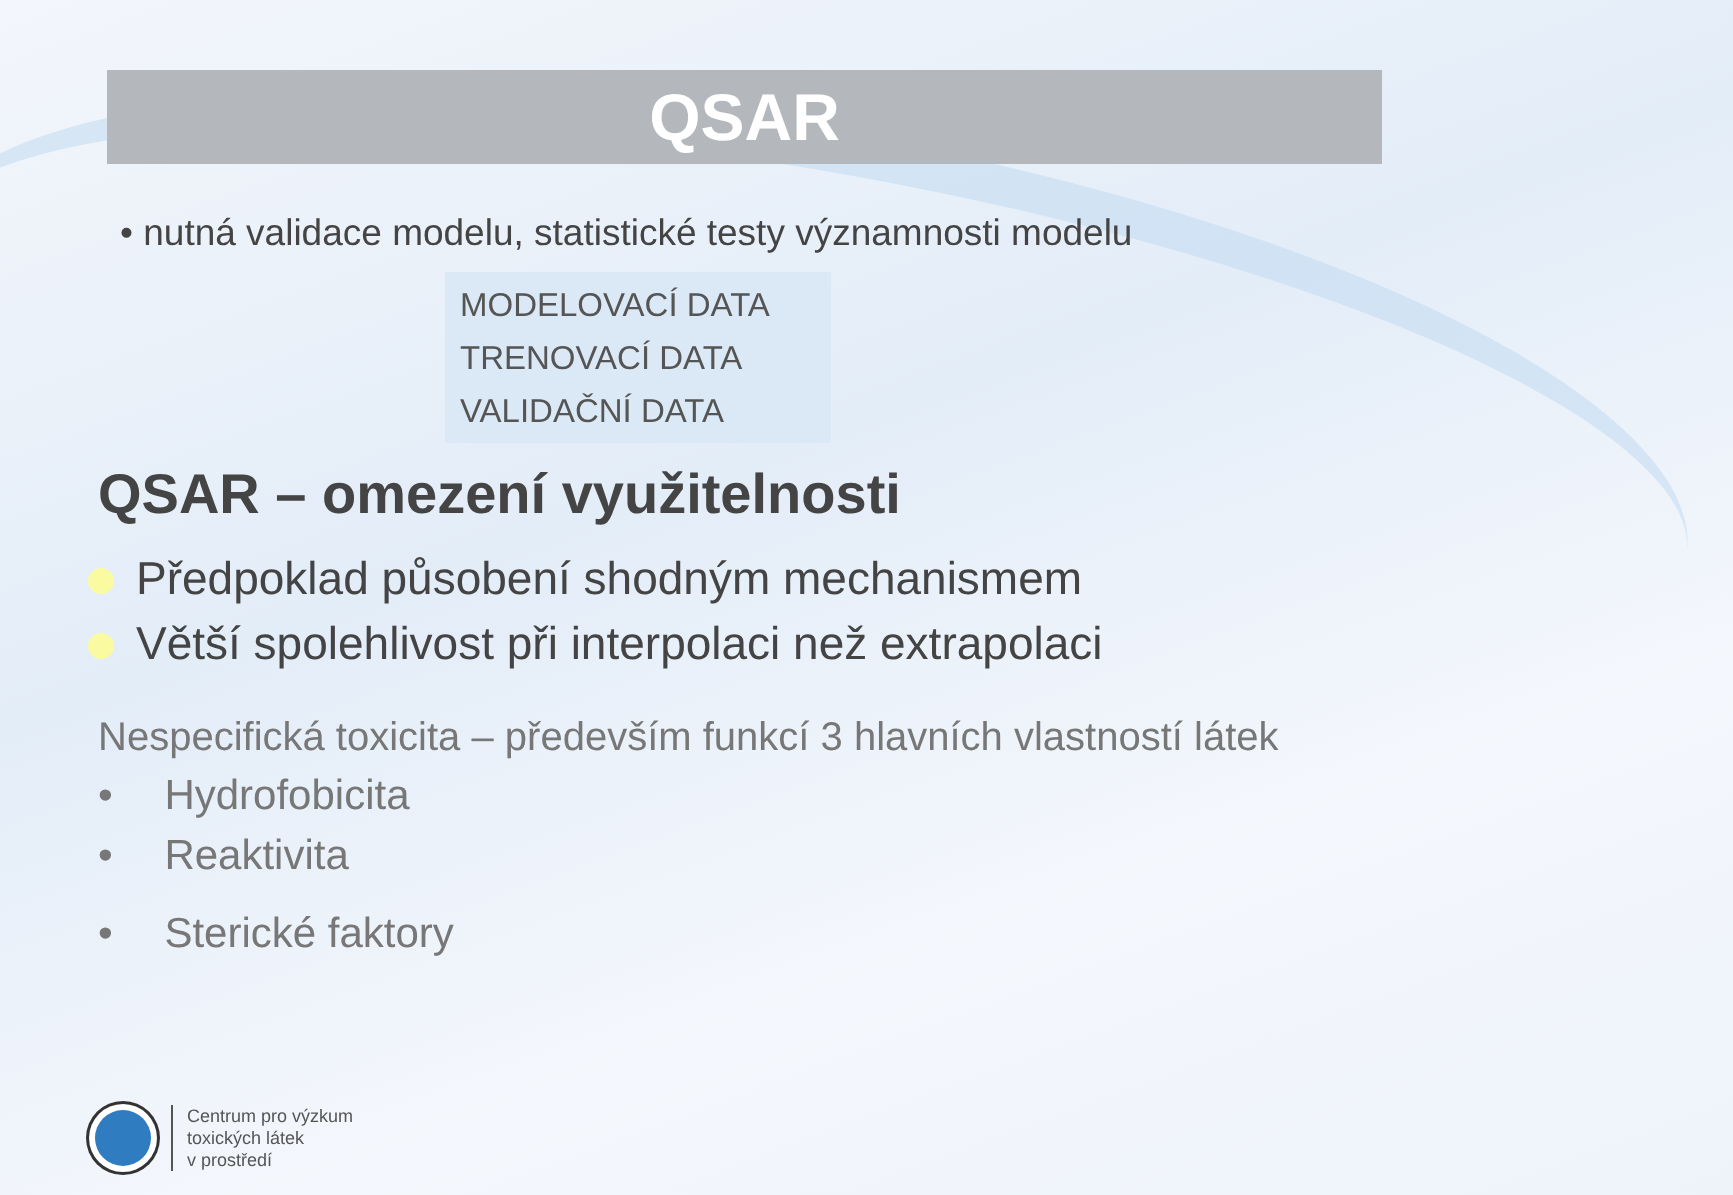QSAR
• nutná validace modelu, statistické testy významnosti modelu
MODELOVACÍ DATA
TRENOVACÍ DATA
VALIDAČNÍ DATA
QSAR – omezení využitelnosti
Předpoklad působení shodným mechanismem
Větší spolehlivost při interpolaci než extrapolaci
Nespecifická toxicita – především funkcí 3 hlavních vlastností látek
• Hydrofobicita
• Reaktivita
• Sterické faktory
Centrum pro výzkum
toxických látek
v prostředí